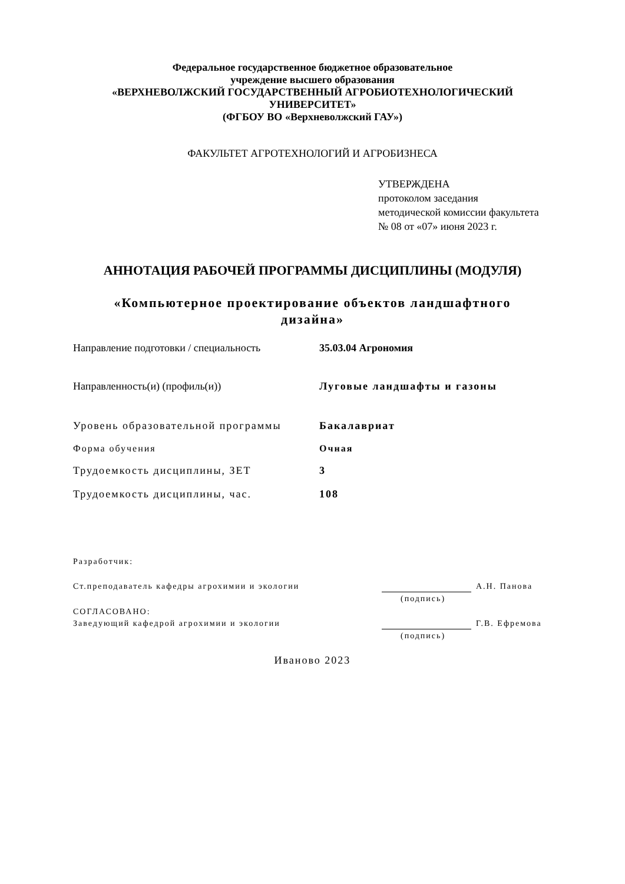Федеральное государственное бюджетное образовательное
учреждение высшего образования
«ВЕРХНЕВОЛЖСКИЙ ГОСУДАРСТВЕННЫЙ АГРОБИОТЕХНОЛОГИЧЕСКИЙ
УНИВЕРСИТЕТ»
(ФГБОУ ВО «Верхневолжский ГАУ»)
ФАКУЛЬТЕТ АГРОТЕХНОЛОГИЙ И АГРОБИЗНЕСА
УТВЕРЖДЕНА
протоколом заседания
методической комиссии факультета
№ 08 от «07» июня 2023 г.
АННОТАЦИЯ РАБОЧЕЙ ПРОГРАММЫ ДИСЦИПЛИНЫ (МОДУЛЯ)
«Компьютерное проектирование объектов ландшафтного
дизайна»
Направление подготовки / специальность 35.03.04 Агрономия
Направленность(и) (профиль(и)) Луговые ландшафты и газоны
Уровень образовательной программы Бакалавриат
Форма обучения Очная
Трудоемкость дисциплины, ЗЕТ 3
Трудоемкость дисциплины, час. 108
Разработчик:
Ст.преподаватель кафедры агрохимии и экологии А.Н. Панова
(подпись)
СОГЛАСОВАНО:
Заведующий кафедрой агрохимии и экологии Г.В. Ефремова
(подпись)
Иваново 2023